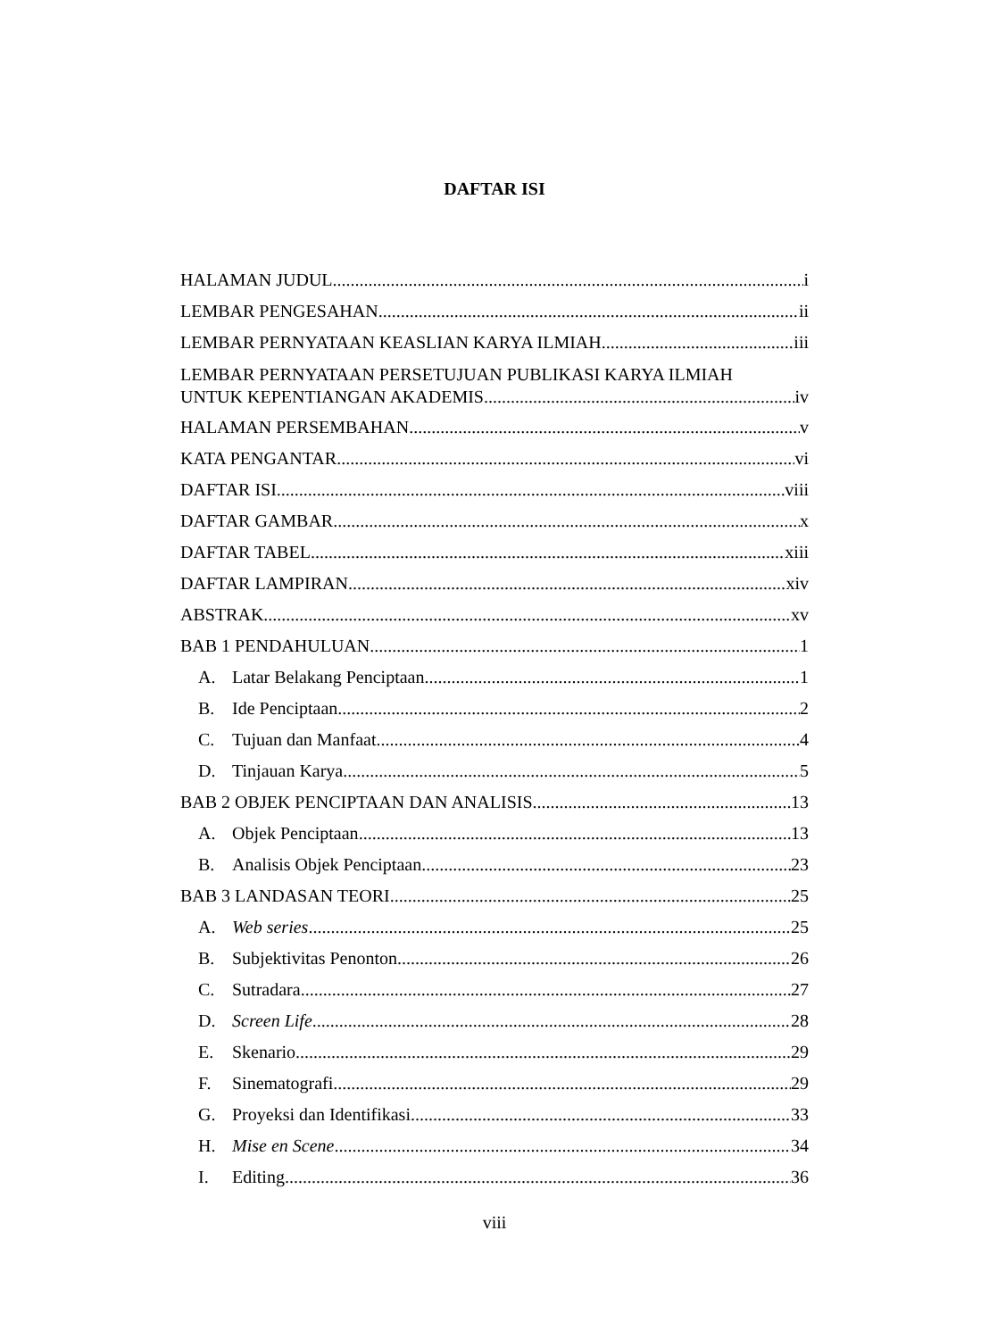DAFTAR ISI
HALAMAN JUDUL i
LEMBAR PENGESAHAN ii
LEMBAR PERNYATAAN KEASLIAN KARYA ILMIAH iii
LEMBAR PERNYATAAN PERSETUJUAN PUBLIKASI KARYA ILMIAH
UNTUK KEPENTIANGAN AKADEMIS iv
HALAMAN PERSEMBAHAN v
KATA PENGANTAR vi
DAFTAR ISI viii
DAFTAR GAMBAR x
DAFTAR TABEL xiii
DAFTAR LAMPIRAN xiv
ABSTRAK xv
BAB 1 PENDAHULUAN 1
A. Latar Belakang Penciptaan 1
B. Ide Penciptaan 2
C. Tujuan dan Manfaat 4
D. Tinjauan Karya 5
BAB 2 OBJEK PENCIPTAAN DAN ANALISIS 13
A. Objek Penciptaan 13
B. Analisis Objek Penciptaan 23
BAB 3 LANDASAN TEORI 25
A. Web series 25
B. Subjektivitas Penonton 26
C. Sutradara 27
D. Screen Life 28
E. Skenario 29
F. Sinematografi 29
G. Proyeksi dan Identifikasi 33
H. Mise en Scene 34
I. Editing 36
viii